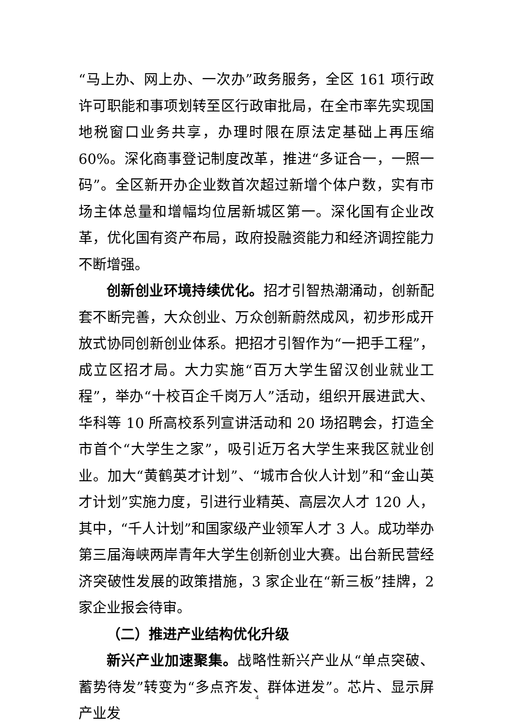“马上办、网上办、一次办”政务服务，全区 161 项行政许可职能和事项划转至区行政审批局，在全市率先实现国地税窗口业务共享，办理时限在原法定基础上再压缩 60%。深化商事登记制度改革，推进“多证合一，一照一码”。全区新开办企业数首次超过新增个体户数，实有市场主体总量和增幅均位居新城区第一。深化国有企业改革，优化国有资产布局，政府投融资能力和经济调控能力不断增强。
创新创业环境持续优化。招才引智热潮涌动，创新配套不断完善，大众创业、万众创新蔚然成风，初步形成开放式协同创新创业体系。把招才引智作为“一把手工程”，成立区招才局。大力实施“百万大学生留汉创业就业工程”，举办“十校百企千岗万人”活动，组织开展进武大、华科等 10 所高校系列宣讲活动和 20 场招聘会，打造全市首个“大学生之家”，吸引近万名大学生来我区就业创业。加大“黄鹤英才计划”、“城市合伙人计划”和“金山英才计划”实施力度，引进行业精英、高层次人才 120 人，其中，“千人计划”和国家级产业领军人才 3 人。成功举办第三届海峡两岸青年大学生创新创业大赛。出台新民营经济突破性发展的政策措施，3 家企业在“新三板”挂牌，2 家企业报会待审。
（二）推进产业结构优化升级
新兴产业加速聚集。战略性新兴产业从“单点突破、蓄势待发”转变为“多点齐发、群体迸发”。芯片、显示屏产业发
4